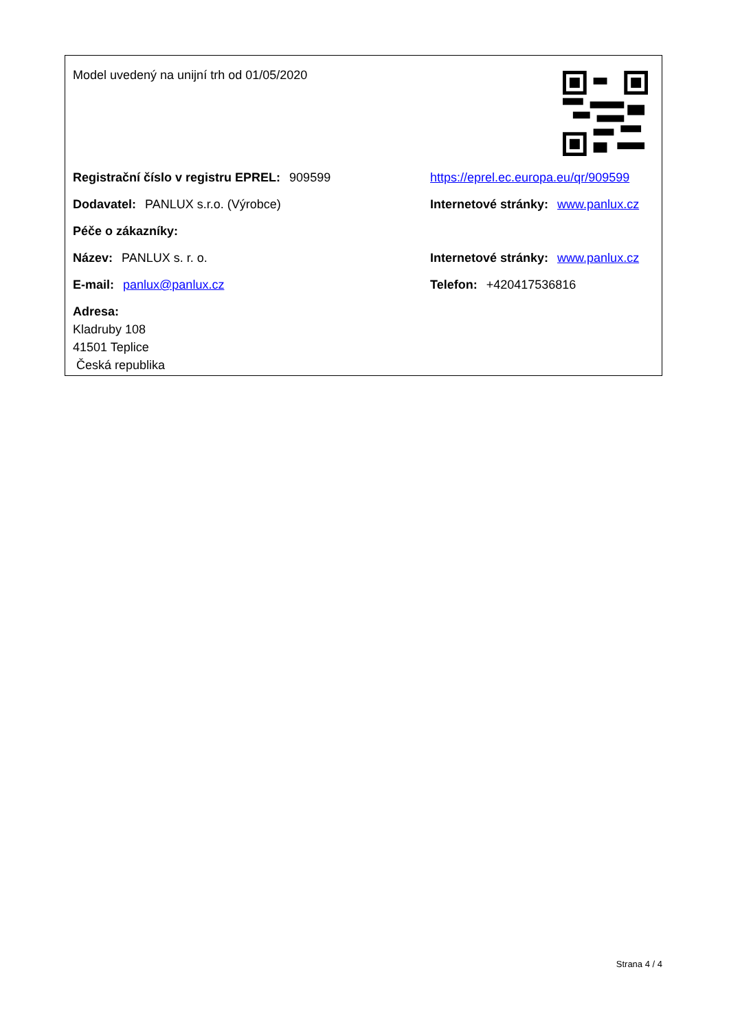Model uvedený na unijní trh od 01/05/2020
Registrační číslo v registru EPREL: 909599
https://eprel.ec.europa.eu/qr/909599
Dodavatel: PANLUX s.r.o. (Výrobce)
Internetové stránky: www.panlux.cz
Péče o zákazníky:
Název: PANLUX s. r. o.
Internetové stránky: www.panlux.cz
E-mail: panlux@panlux.cz Telefon: +420417536816
Adresa:
Kladruby 108
41501 Teplice
Česká republika
Strana 4 / 4